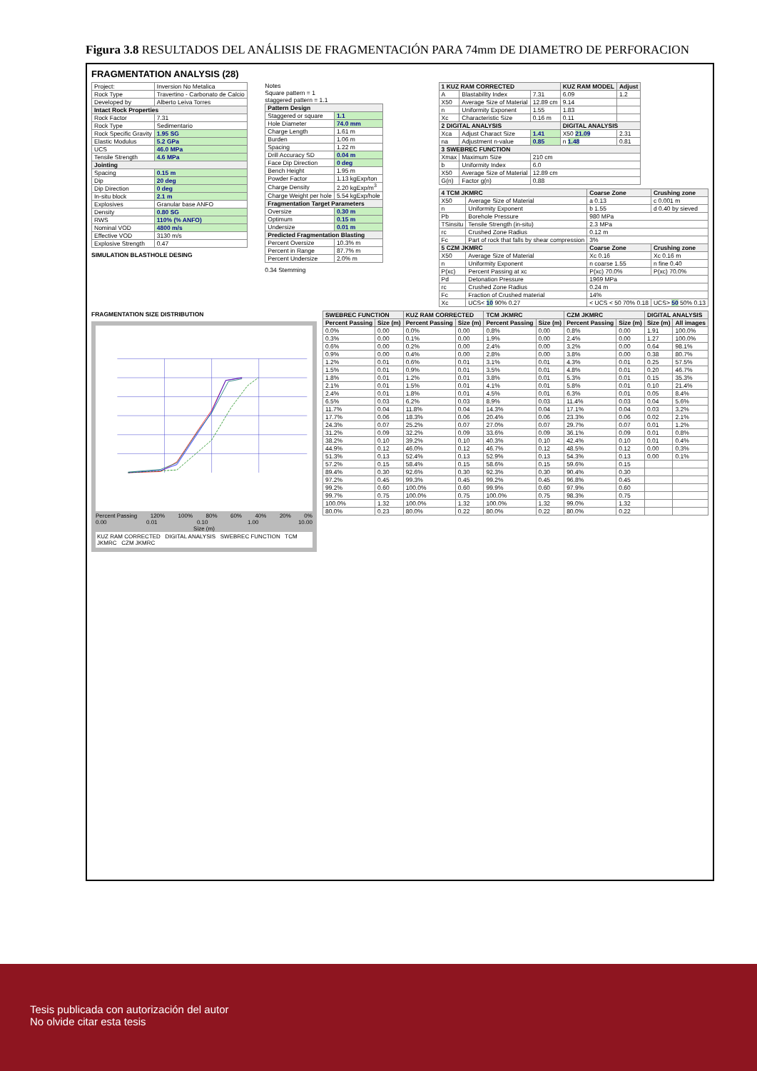Figura 3.8 RESULTADOS DEL ANÁLISIS DE FRAGMENTACIÓN PARA 74mm DE DIAMETRO DE PERFORACION
FRAGMENTATION ANALYSIS (28)
| Project: | Inversion No Metalica |
| Rock Type | Travertino - Carbonato de Calcio |
| Developed by | Alberto Leiva Torres |
| Intact Rock Properties | |
| Rock Factor | 7.31 |
| Rock Type | Sedimentario |
| Rock Specific Gravity | 1.95 SG |
| Elastic Modulus | 5.2 GPa |
| UCS | 46.0 MPa |
| Tensile Strength | 4.6 MPa |
| Jointing | |
| Spacing | 0.15 m |
| Dip | 20 deg |
| Dip Direction | 0 deg |
| In-situ block | 2.1 m |
| Explosives | Granular base ANFO |
| Density | 0.80 SG |
| RWS | 110% (% ANFO) |
| Nominal VOD | 4800 m/s |
| Effective VOD | 3130 m/s |
| Explosive Strength | 0.47 |
SIMULATION BLASTHOLE DESING
Notes
Square pattern = 1
staggered pattern = 1.1
| Pattern Design | |
| --- | --- |
| Staggered or square | 1.1 |
| Hole Diameter | 74.0 mm |
| Charge Length | 1.61 m |
| Burden | 1.06 m |
| Spacing | 1.22 m |
| Drill Accuracy SD | 0.04 m |
| Face Dip Direction | 0 deg |
| Bench Height | 1.95 m |
| Powder Factor | 1.13 kgExp/ton |
| Charge Density | 2.20 kgExp/m<sup>3</sup> |
| Charge Weight per hole | 5.54 kgExp/hole |
| Fragmentation Target Parameters | |
| Oversize | 0.30 m |
| Optimum | 0.15 m |
| Undersize | 0.01 m |
| Predicted Fragmentation Blasting | |
| Percent Oversize | 10.3% m |
| Percent in Range | 87.7% m |
| Percent Undersize | 2.0% m |
0.34 Stemming
| 1 KUZ RAM CORRECTED | | | KUZ RAM MODEL | Adjust |
| --- | --- | --- | --- | --- |
| A | Blastability Index | 7.31 | 6.09 | 1.2 |
| X50 | Average Size of Material | 12.89 cm | 9.14 | |
| n | Uniformity Exponent | 1.55 | 1.83 | |
| Xc | Characteristic Size | 0.16 m | 0.11 | |
| 2 DIGITAL ANALYSIS | | | DIGITAL ANALYSIS | |
| Xca | Adjust Charact Size | 1.41 | X50 21.09 | 2.31 |
| na | Adjustment n-value | 0.85 | n 1.48 | 0.81 |
| 3 SWEBREC FUNCTION | | | | |
| Xmax | Maximum Size | 210 cm | | |
| b | Uniformity Index | 6.0 | | |
| X50 | Average Size of Material | 12.89 cm | | |
| G(n) | Factor g(n) | 0.88 | | |
| 4 TCM JKMRC | | Coarse Zone | Crushing zone |
| --- | --- | --- | --- |
| X50 | Average Size of Material | a 0.13 | c 0.001 m |
| n | Uniformity Exponent | b 1.55 | d 0.40 by sieved |
| Pb | Borehole Pressure | 980 MPa | |
| TSinsitu | Tensile Strength (in-situ) | 2.3 MPa | |
| rc | Crushed Zone Radius | 0.12 m | |
| Fc | Part of rock that falls by shear compression | 3% | |
| 5 CZM JKMRC | | Coarse Zone | Crushing zone |
| X50 | Average Size of Material | Xc 0.16 | Xc 0.16 m |
| n | Uniformity Exponent | n coarse 1.55 | n fine 0.40 |
| P(xc) | Percent Passing at xc | P(xc) 70.0% | P(xc) 70.0% |
| Pd | Detonation Pressure | 1969 MPa | |
| rc | Crushed Zone Radius | 0.24 m | |
| Fc | Fraction of Crushed material | 14% | |
| Xc | UCS< 10 90% 0.27 | < UCS < 50 70% 0.18 | UCS> 50 50% 0.13 |
FRAGMENTATION SIZE DISTRIBUTION
Percent Passing 120% 100% 80% 60% 40% 20% 0%
0.00 0.01 0.10 1.00 10.00
Size (m)
KUZ RAM CORRECTED DIGITAL ANALYSIS SWEBREC FUNCTION TCM JKMRC CZM JKMRC
| SWEBREC FUNCTION | | KUZ RAM CORRECTED | | TCM JKMRC | | CZM JKMRC | | DIGITAL ANALYSIS | |
| --- | --- | --- | --- | --- | --- | --- | --- | --- | --- |
| Percent Passing | Size (m) | Percent Passing | Size (m) | Percent Passing | Size (m) | Percent Passing | Size (m) | Size (m) | All images |
| 0.0% | 0.00 | 0.0% | 0.00 | 0.8% | 0.00 | 0.8% | 0.00 | 1.91 | 100.0% |
| 0.3% | 0.00 | 0.1% | 0.00 | 1.9% | 0.00 | 2.4% | 0.00 | 1.27 | 100.0% |
| 0.6% | 0.00 | 0.2% | 0.00 | 2.4% | 0.00 | 3.2% | 0.00 | 0.64 | 98.1% |
| 0.9% | 0.00 | 0.4% | 0.00 | 2.8% | 0.00 | 3.8% | 0.00 | 0.38 | 80.7% |
| 1.2% | 0.01 | 0.6% | 0.01 | 3.1% | 0.01 | 4.3% | 0.01 | 0.25 | 57.5% |
| 1.5% | 0.01 | 0.9% | 0.01 | 3.5% | 0.01 | 4.8% | 0.01 | 0.20 | 46.7% |
| 1.8% | 0.01 | 1.2% | 0.01 | 3.8% | 0.01 | 5.3% | 0.01 | 0.15 | 35.3% |
| 2.1% | 0.01 | 1.5% | 0.01 | 4.1% | 0.01 | 5.8% | 0.01 | 0.10 | 21.4% |
| 2.4% | 0.01 | 1.8% | 0.01 | 4.5% | 0.01 | 6.3% | 0.01 | 0.05 | 8.4% |
| 6.5% | 0.03 | 6.2% | 0.03 | 8.9% | 0.03 | 11.4% | 0.03 | 0.04 | 5.6% |
| 11.7% | 0.04 | 11.8% | 0.04 | 14.3% | 0.04 | 17.1% | 0.04 | 0.03 | 3.2% |
| 17.7% | 0.06 | 18.3% | 0.06 | 20.4% | 0.06 | 23.3% | 0.06 | 0.02 | 2.1% |
| 24.3% | 0.07 | 25.2% | 0.07 | 27.0% | 0.07 | 29.7% | 0.07 | 0.01 | 1.2% |
| 31.2% | 0.09 | 32.2% | 0.09 | 33.6% | 0.09 | 36.1% | 0.09 | 0.01 | 0.8% |
| 38.2% | 0.10 | 39.2% | 0.10 | 40.3% | 0.10 | 42.4% | 0.10 | 0.01 | 0.4% |
| 44.9% | 0.12 | 46.0% | 0.12 | 46.7% | 0.12 | 48.5% | 0.12 | 0.00 | 0.3% |
| 51.3% | 0.13 | 52.4% | 0.13 | 52.9% | 0.13 | 54.3% | 0.13 | 0.00 | 0.1% |
| 57.2% | 0.15 | 58.4% | 0.15 | 58.6% | 0.15 | 59.6% | 0.15 | | |
| 89.4% | 0.30 | 92.6% | 0.30 | 92.3% | 0.30 | 90.4% | 0.30 | | |
| 97.2% | 0.45 | 99.3% | 0.45 | 99.2% | 0.45 | 96.8% | 0.45 | | |
| 99.2% | 0.60 | 100.0% | 0.60 | 99.9% | 0.60 | 97.9% | 0.60 | | |
| 99.7% | 0.75 | 100.0% | 0.75 | 100.0% | 0.75 | 98.3% | 0.75 | | |
| 100.0% | 1.32 | 100.0% | 1.32 | 100.0% | 1.32 | 99.0% | 1.32 | | |
| 80.0% | 0.23 | 80.0% | 0.22 | 80.0% | 0.22 | 80.0% | 0.22 | | |
Tesis publicada con autorización del autor
No olvide citar esta tesis